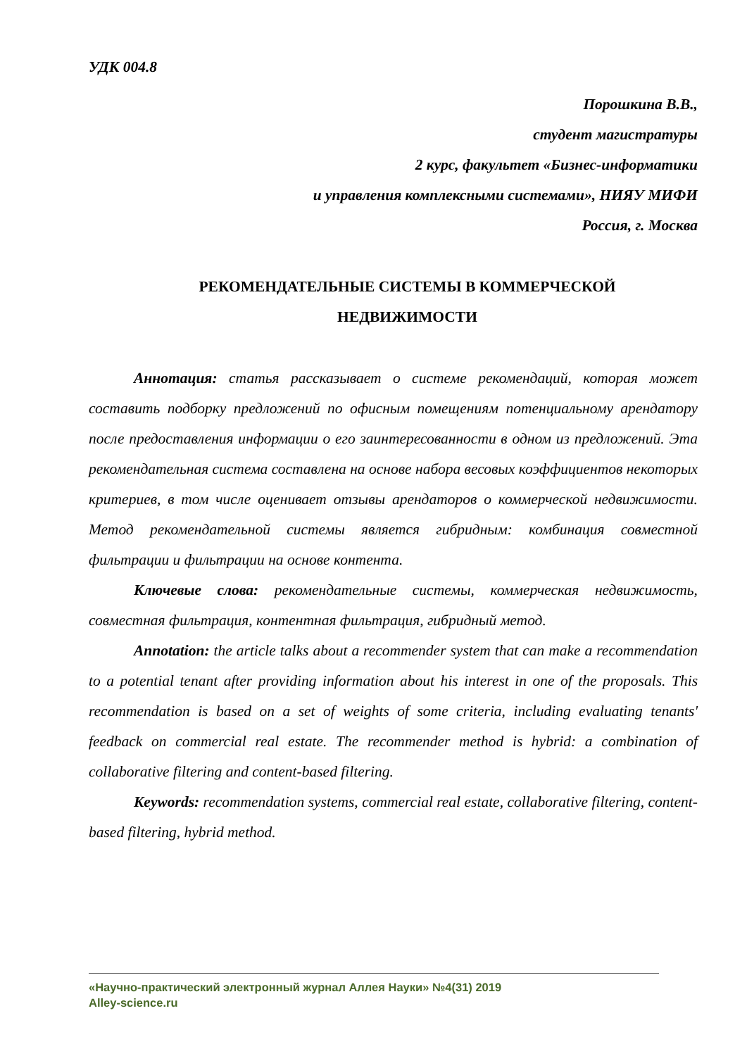УДК 004.8
Порошкина В.В.,
студент магистратуры
2 курс, факультет «Бизнес-информатики
и управления комплексными системами», НИЯУ МИФИ
Россия, г. Москва
РЕКОМЕНДАТЕЛЬНЫЕ СИСТЕМЫ В КОММЕРЧЕСКОЙ
НЕДВИЖИМОСТИ
Аннотация: статья рассказывает о системе рекомендаций, которая может составить подборку предложений по офисным помещениям потенциальному арендатору после предоставления информации о его заинтересованности в одном из предложений. Эта рекомендательная система составлена на основе набора весовых коэффициентов некоторых критериев, в том числе оценивает отзывы арендаторов о коммерческой недвижимости. Метод рекомендательной системы является гибридным: комбинация совместной фильтрации и фильтрации на основе контента.
Ключевые слова: рекомендательные системы, коммерческая недвижимость, совместная фильтрация, контентная фильтрация, гибридный метод.
Annotation: the article talks about a recommender system that can make a recommendation to a potential tenant after providing information about his interest in one of the proposals. This recommendation is based on a set of weights of some criteria, including evaluating tenants' feedback on commercial real estate. The recommender method is hybrid: a combination of collaborative filtering and content-based filtering.
Keywords: recommendation systems, commercial real estate, collaborative filtering, content-based filtering, hybrid method.
«Научно-практический электронный журнал Аллея Науки» №4(31) 2019
Alley-science.ru